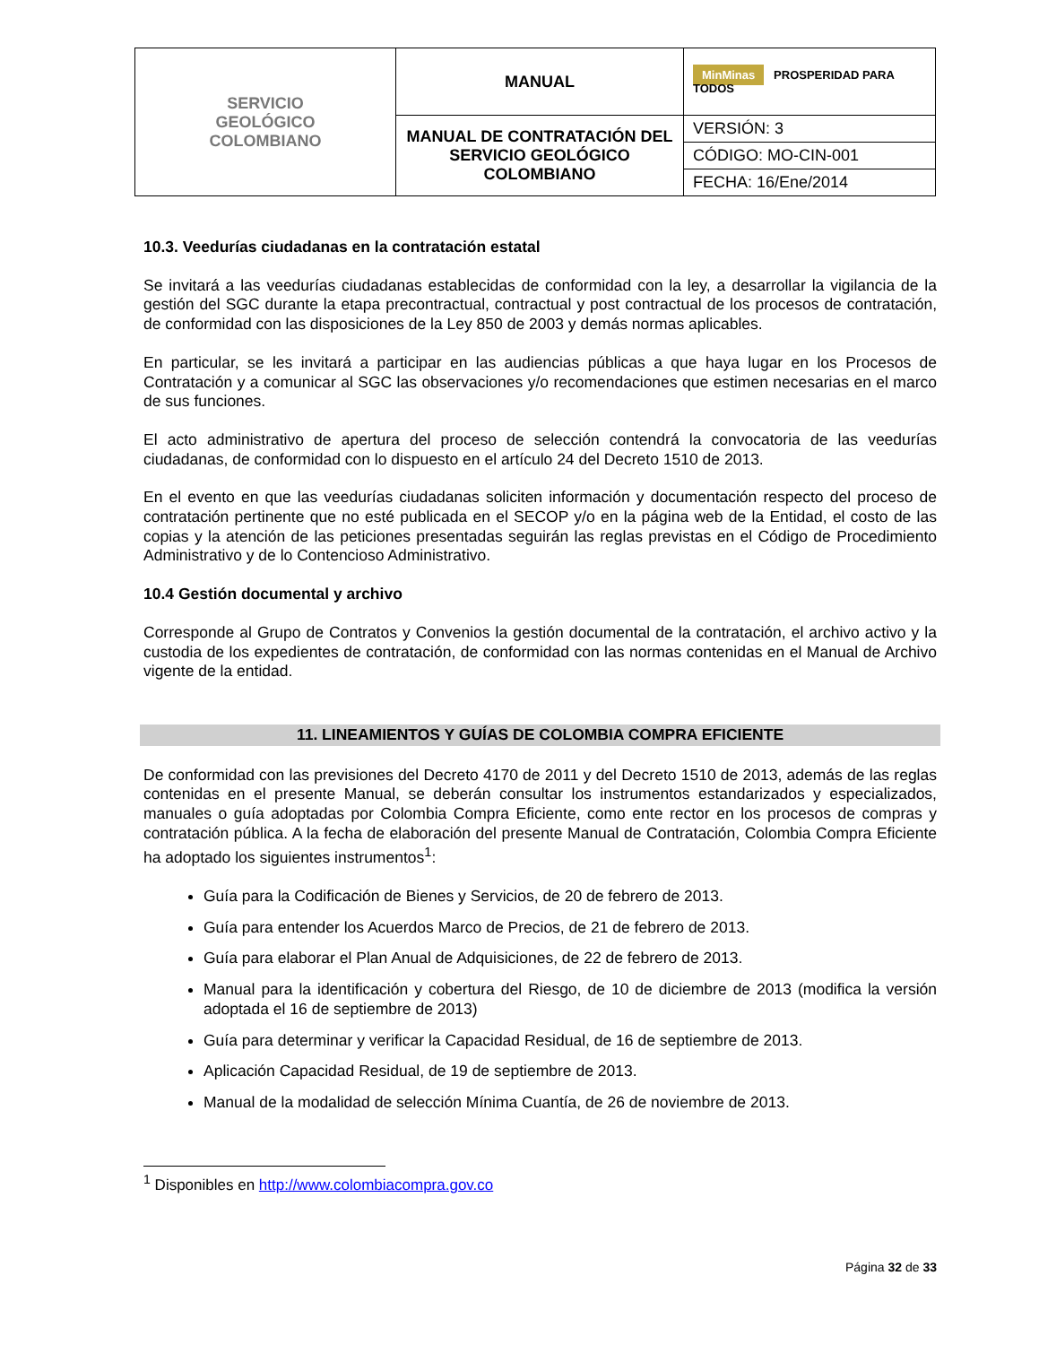| SERVICIO GEOLÓGICO COLOMBIANO | MANUAL | MinMinas PROSPERIDAD PARA TODOS |
| | MANUAL DE CONTRATACIÓN DEL SERVICIO GEOLÓGICO COLOMBIANO | VERSIÓN: 3 |
| | | CÓDIGO: MO-CIN-001 |
| | | FECHA: 16/Ene/2014 |
10.3. Veedurías ciudadanas en la contratación estatal
Se invitará a las veedurías ciudadanas establecidas de conformidad con la ley, a desarrollar la vigilancia de la gestión del SGC durante la etapa precontractual, contractual y post contractual de los procesos de contratación, de conformidad con las disposiciones de la Ley 850 de 2003 y demás normas aplicables.
En particular, se les invitará a participar en las audiencias públicas a que haya lugar en los Procesos de Contratación y a comunicar al SGC las observaciones y/o recomendaciones que estimen necesarias en el marco de sus funciones.
El acto administrativo de apertura del proceso de selección contendrá la convocatoria de las veedurías ciudadanas, de conformidad con lo dispuesto en el artículo 24 del Decreto 1510 de 2013.
En el evento en que las veedurías ciudadanas soliciten información y documentación respecto del proceso de contratación pertinente que no esté publicada en el SECOP y/o en la página web de la Entidad, el costo de las copias y la atención de las peticiones presentadas seguirán las reglas previstas en el Código de Procedimiento Administrativo y de lo Contencioso Administrativo.
10.4 Gestión documental y archivo
Corresponde al Grupo de Contratos y Convenios la gestión documental de la contratación, el archivo activo y la custodia de los expedientes de contratación, de conformidad con las normas contenidas en el Manual de Archivo vigente de la entidad.
11. LINEAMIENTOS Y GUÍAS DE COLOMBIA COMPRA EFICIENTE
De conformidad con las previsiones del Decreto 4170 de 2011 y del Decreto 1510 de 2013, además de las reglas contenidas en el presente Manual, se deberán consultar los instrumentos estandarizados y especializados, manuales o guía adoptadas por Colombia Compra Eficiente, como ente rector en los procesos de compras y contratación pública. A la fecha de elaboración del presente Manual de Contratación, Colombia Compra Eficiente ha adoptado los siguientes instrumentos<sup>1</sup>:
Guía para la Codificación de Bienes y Servicios, de 20 de febrero de 2013.
Guía para entender los Acuerdos Marco de Precios, de 21 de febrero de 2013.
Guía para elaborar el Plan Anual de Adquisiciones, de 22 de febrero de 2013.
Manual para la identificación y cobertura del Riesgo, de 10 de diciembre de 2013 (modifica la versión adoptada el 16 de septiembre de 2013)
Guía para determinar y verificar la Capacidad Residual, de 16 de septiembre de 2013.
Aplicación Capacidad Residual, de 19 de septiembre de 2013.
Manual de la modalidad de selección Mínima Cuantía, de 26 de noviembre de 2013.
<sup>1</sup> Disponibles en http://www.colombiacompra.gov.co
Página 32 de 33